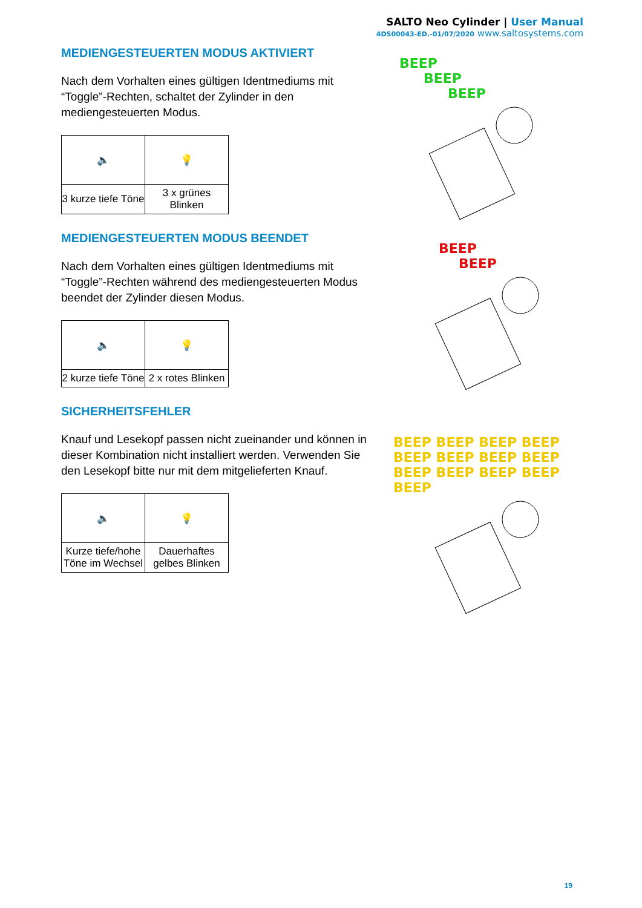SALTO Neo Cylinder | User Manual
4DS00043-ED.-01/07/2020 www.saltosystems.com
MEDIENGESTEUERTEN MODUS AKTIVIERT
Nach dem Vorhalten eines gültigen Identmediums mit “Toggle”-Rechten, schaltet der Zylinder in den mediengesteuerten Modus.
| 🔈 | 💡 |
| 3 kurze tiefe Töne | 3 x grünes Blinken |
MEDIENGESTEUERTEN MODUS BEENDET
Nach dem Vorhalten eines gültigen Identmediums mit “Toggle”-Rechten während des mediengesteuerten Modus beendet der Zylinder diesen Modus.
| 🔈 | 💡 |
| 2 kurze tiefe Töne | 2 x rotes Blinken |
SICHERHEITSFEHLER
Knauf und Lesekopf passen nicht zueinander und können in dieser Kombination nicht installiert werden. Verwenden Sie den Lesekopf bitte nur mit dem mitgelieferten Knauf.
| 🔈 | 💡 |
| Kurze tiefe/hohe Töne im Wechsel | Dauerhaftes gelbes Blinken |
BEEP
BEEP
BEEP
BEEP
BEEP
BEEP BEEP BEEP BEEP BEEP BEEP BEEP BEEP BEEP BEEP BEEP BEEP BEEP
19